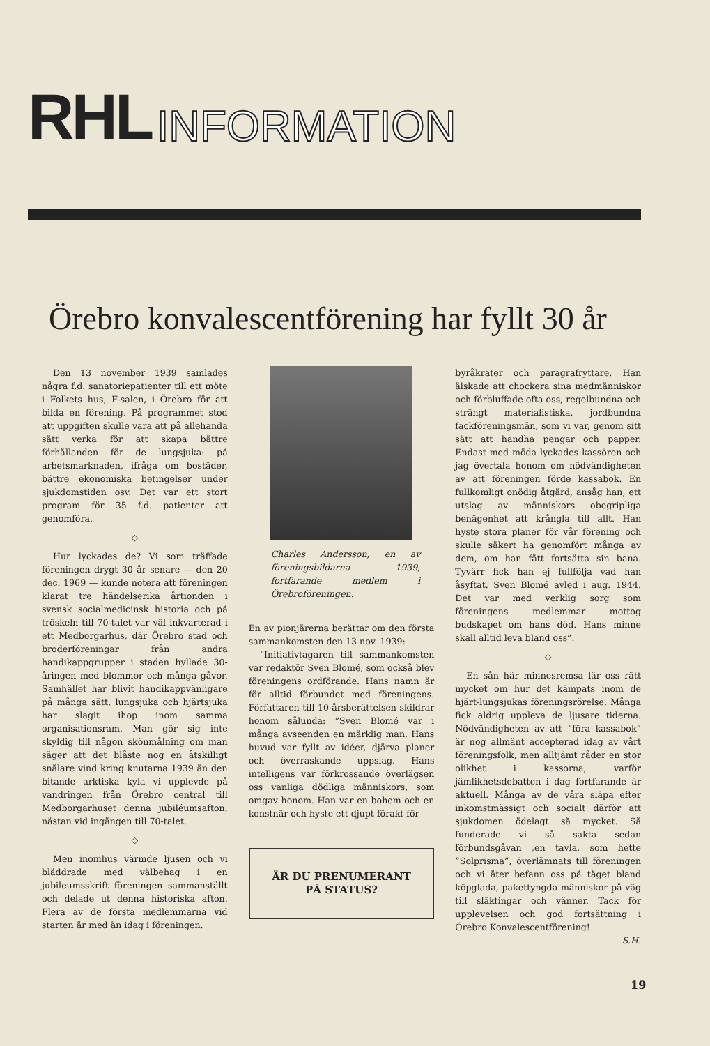RHL INFORMATION
Örebro konvalescentförening har fyllt 30 år
Den 13 november 1939 samlades några f.d. sanatoriepatienter till ett möte i Folkets hus, F-salen, i Örebro för att bilda en förening. På programmet stod att uppgiften skulle vara att på allehanda sätt verka för att skapa bättre förhållanden för de lungsjuka: på arbetsmarknaden, ifråga om bostäder, bättre ekonomiska betingelser under sjukdomstiden osv. Det var ett stort program för 35 f.d. patienter att genomföra.
◇
Hur lyckades de? Vi som träffade föreningen drygt 30 år senare — den 20 dec. 1969 — kunde notera att föreningen klarat tre händelserika årtionden i svensk socialmedicinsk historia och på tröskeln till 70-talet var väl inkvarterad i ett Medborgarhus, där Örebro stad och broderföreningar från andra handikappgrupper i staden hyllade 30-åringen med blommor och många gåvor. Samhället har blivit handikappvänligare på många sätt, lungsjuka och hjärtsjuka har slagit ihop inom samma organisationsram. Man gör sig inte skyldig till någon skönmålning om man säger att det blåste nog en åtskilligt snålare vind kring knutarna 1939 än den bitande arktiska kyla vi upplevde på vandringen från Örebro central till Medborgarhuset denna jubiléumsafton, nästan vid ingången till 70-talet.
◇
Men inomhus värmde ljusen och vi bläddrade med välbehag i en jubileumsskrift föreningen sammanställt och delade ut denna historiska afton. Flera av de första medlemmarna vid starten är med än idag i föreningen.
Charles Andersson, en av föreningsbildarna 1939, fortfarande medlem i Örebroföreningen.
En av pionjärerna berättar om den första sammankomsten den 13 nov. 1939:
”Initiativtagaren till sammankomsten var redaktör Sven Blomé, som också blev föreningens ordförande. Hans namn är för alltid förbundet med föreningens. Författaren till 10-årsberättelsen skildrar honom sålunda: ”Sven Blomé var i många avseenden en märklig man. Hans huvud var fyllt av idéer, djärva planer och överraskande uppslag. Hans intelligens var förkrossande överlägsen oss vanliga dödliga människors, som omgav honom. Han var en bohem och en konstnär och hyste ett djupt förakt för
ÄR DU PRENUMERANT
PÅ STATUS?
byråkrater och paragrafryttare. Han älskade att chockera sina medmänniskor och förbluffade ofta oss, regelbundna och strängt materialistiska, jordbundna fackföreningsmän, som vi var, genom sitt sätt att handha pengar och papper. Endast med möda lyckades kassören och jag övertala honom om nödvändigheten av att föreningen förde kassabok. En fullkomligt onödig åtgärd, ansåg han, ett utslag av människors obegripliga benägenhet att krångla till allt. Han hyste stora planer för vår förening och skulle säkert ha genomfört många av dem, om han fått fortsätta sin bana. Tyvärr fick han ej fullfölja vad han åsyftat. Sven Blomé avled i aug. 1944. Det var med verklig sorg som föreningens medlemmar mottog budskapet om hans död. Hans minne skall alltid leva bland oss”.
◇
En sån här minnesremsa lär oss rätt mycket om hur det kämpats inom de hjärt-lungsjukas föreningsrörelse. Många fick aldrig uppleva de ljusare tiderna. Nödvändigheten av att ”föra kassabok” är nog allmänt accepterad idag av vårt föreningsfolk, men alltjämt råder en stor olikhet i kassorna, varför jämlikhetsdebatten i dag fortfarande är aktuell. Många av de våra släpa efter inkomstmässigt och socialt därför att sjukdomen ödelagt så mycket. Så funderade vi så sakta sedan förbundsgåvan ,en tavla, som hette ”Solprisma”, överlämnats till föreningen och vi åter befann oss på tåget bland köpglada, pakettyngda människor på väg till släktingar och vänner. Tack för upplevelsen och god fortsättning i Örebro Konvalescentförening!
S.H.
19